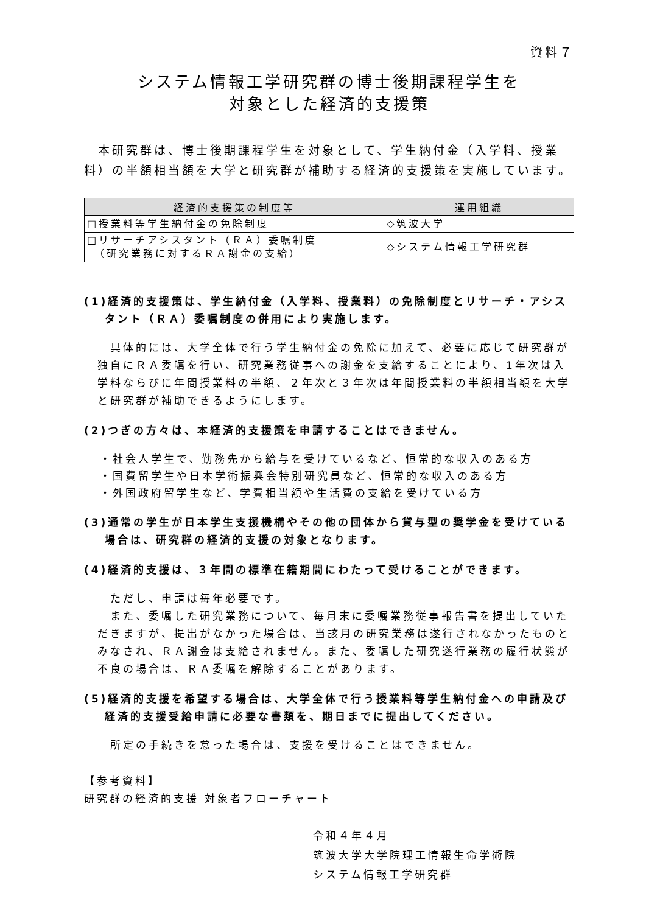資料７
システム情報工学研究群の博士後期課程学生を
対象とした経済的支援策
　本研究群は、博士後期課程学生を対象として、学生納付金（入学料、授業料）の半額相当額を大学と研究群が補助する経済的支援策を実施しています。
| 経済的支援策の制度等 | 運用組織 |
| --- | --- |
| □授業料等学生納付金の免除制度 | ◇筑波大学 |
| □リサーチアシスタント（ＲＡ）委嘱制度 （研究業務に対するＲＡ謝金の支給） | ◇システム情報工学研究群 |
(1)経済的支援策は、学生納付金（入学料、授業料）の免除制度とリサーチ・アシスタント（ＲＡ）委嘱制度の併用により実施します。
　具体的には、大学全体で行う学生納付金の免除に加えて、必要に応じて研究群が独自にＲＡ委嘱を行い、研究業務従事への謝金を支給することにより、1年次は入学料ならびに年間授業料の半額、２年次と３年次は年間授業料の半額相当額を大学と研究群が補助できるようにします。
(2)つぎの方々は、本経済的支援策を申請することはできません。
・社会人学生で、勤務先から給与を受けているなど、恒常的な収入のある方
・国費留学生や日本学術振興会特別研究員など、恒常的な収入のある方
・外国政府留学生など、学費相当額や生活費の支給を受けている方
(3)通常の学生が日本学生支援機構やその他の団体から貸与型の奨学金を受けている場合は、研究群の経済的支援の対象となります。
(4)経済的支援は、３年間の標準在籍期間にわたって受けることができます。
　ただし、申請は毎年必要です。
　また、委嘱した研究業務について、毎月末に委嘱業務従事報告書を提出していただきますが、提出がなかった場合は、当該月の研究業務は遂行されなかったものとみなされ、ＲＡ謝金は支給されません。また、委嘱した研究遂行業務の履行状態が不良の場合は、ＲＡ委嘱を解除することがあります。
(5)経済的支援を希望する場合は、大学全体で行う授業料等学生納付金への申請及び経済的支援受給申請に必要な書類を、期日までに提出してください。
　所定の手続きを怠った場合は、支援を受けることはできません。
【参考資料】
研究群の経済的支援 対象者フローチャート
令和４年４月
筑波大学大学院理工情報生命学術院
システム情報工学研究群